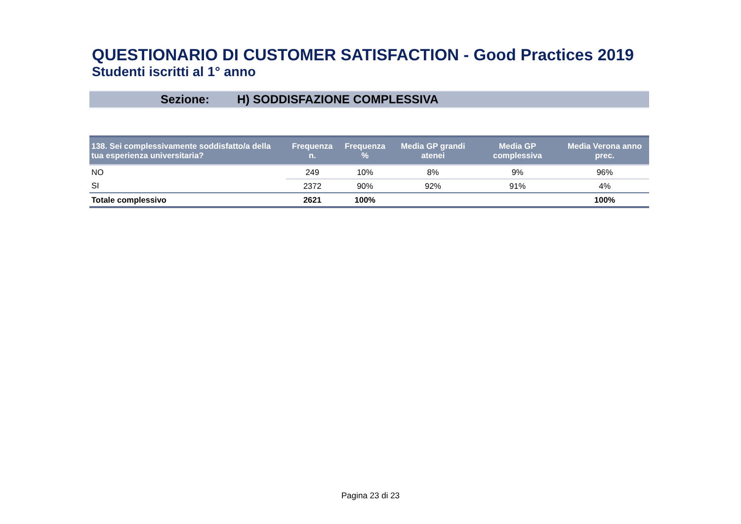QUESTIONARIO DI CUSTOMER SATISFACTION - Good Practices 2019
Studenti iscritti al 1° anno
Sezione: H) SODDISFAZIONE COMPLESSIVA
| 138. Sei complessivamente soddisfatto/a della tua esperienza universitaria? | Frequenza n. | Frequenza % | Media GP grandi atenei | Media GP complessiva | Media Verona anno prec. |
| --- | --- | --- | --- | --- | --- |
| NO | 249 | 10% | 8% | 9% | 96% |
| SI | 2372 | 90% | 92% | 91% | 4% |
| Totale complessivo | 2621 | 100% | | | 100% |
Pagina 23 di 23